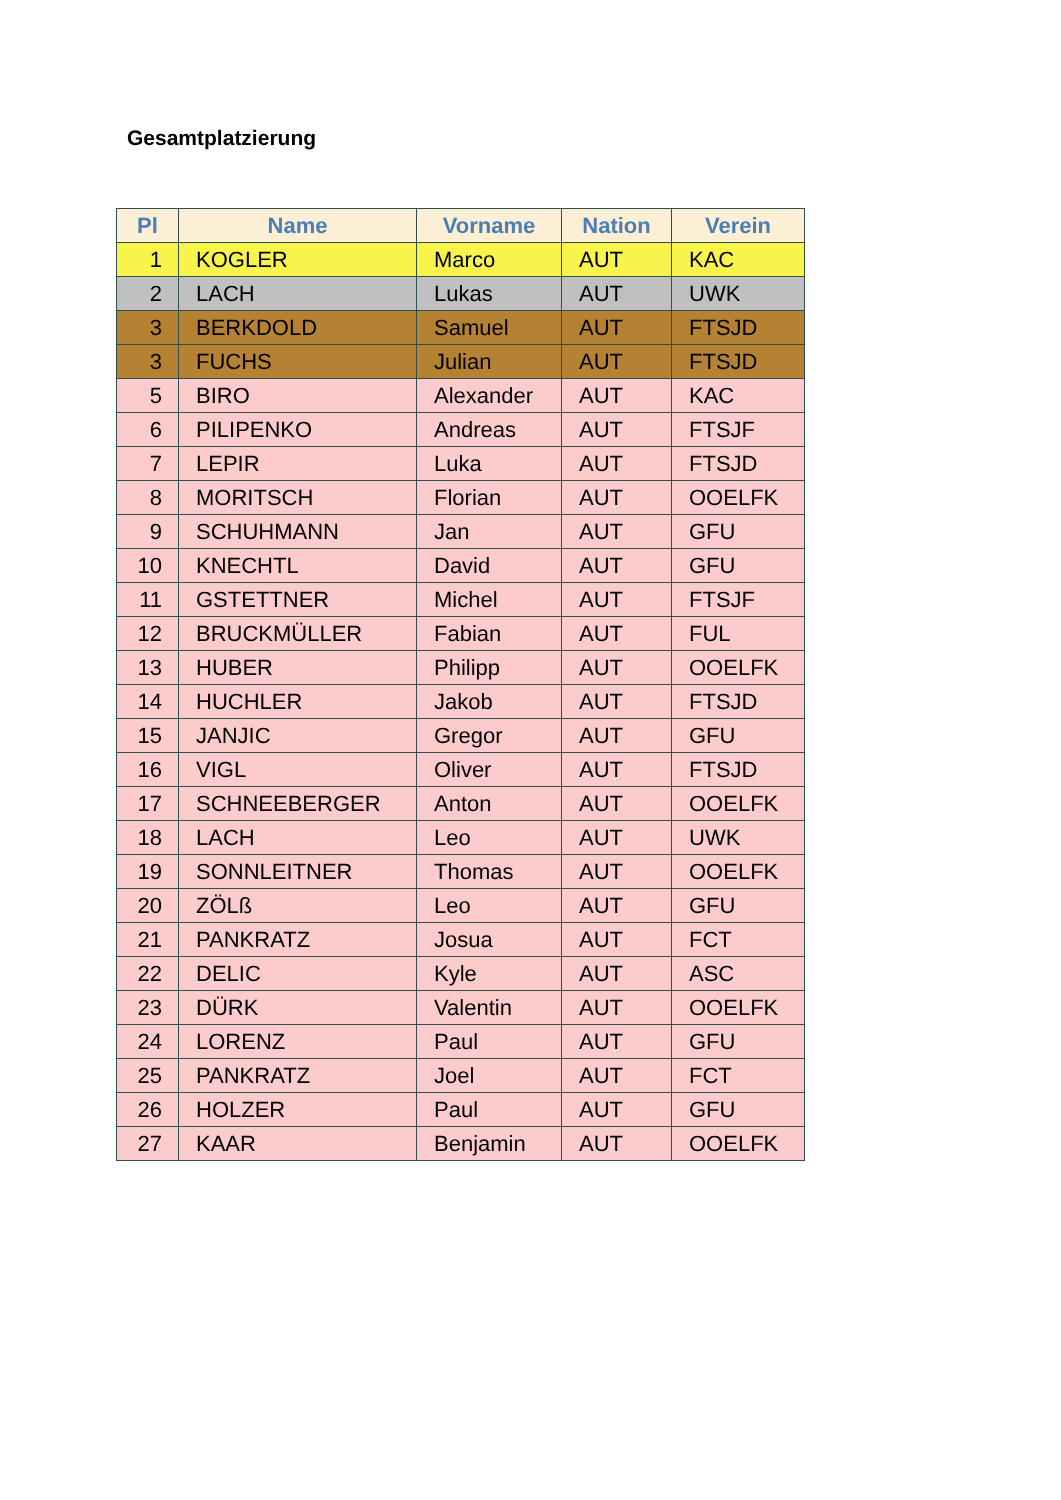Gesamtplatzierung
| Pl | Name | Vorname | Nation | Verein |
| --- | --- | --- | --- | --- |
| 1 | KOGLER | Marco | AUT | KAC |
| 2 | LACH | Lukas | AUT | UWK |
| 3 | BERKDOLD | Samuel | AUT | FTSJD |
| 3 | FUCHS | Julian | AUT | FTSJD |
| 5 | BIRO | Alexander | AUT | KAC |
| 6 | PILIPENKO | Andreas | AUT | FTSJF |
| 7 | LEPIR | Luka | AUT | FTSJD |
| 8 | MORITSCH | Florian | AUT | OOELFK |
| 9 | SCHUHMANN | Jan | AUT | GFU |
| 10 | KNECHTL | David | AUT | GFU |
| 11 | GSTETTNER | Michel | AUT | FTSJF |
| 12 | BRUCKMÜLLER | Fabian | AUT | FUL |
| 13 | HUBER | Philipp | AUT | OOELFK |
| 14 | HUCHLER | Jakob | AUT | FTSJD |
| 15 | JANJIC | Gregor | AUT | GFU |
| 16 | VIGL | Oliver | AUT | FTSJD |
| 17 | SCHNEEBERGER | Anton | AUT | OOELFK |
| 18 | LACH | Leo | AUT | UWK |
| 19 | SONNLEITNER | Thomas | AUT | OOELFK |
| 20 | ZÖLß | Leo | AUT | GFU |
| 21 | PANKRATZ | Josua | AUT | FCT |
| 22 | DELIC | Kyle | AUT | ASC |
| 23 | DÜRK | Valentin | AUT | OOELFK |
| 24 | LORENZ | Paul | AUT | GFU |
| 25 | PANKRATZ | Joel | AUT | FCT |
| 26 | HOLZER | Paul | AUT | GFU |
| 27 | KAAR | Benjamin | AUT | OOELFK |